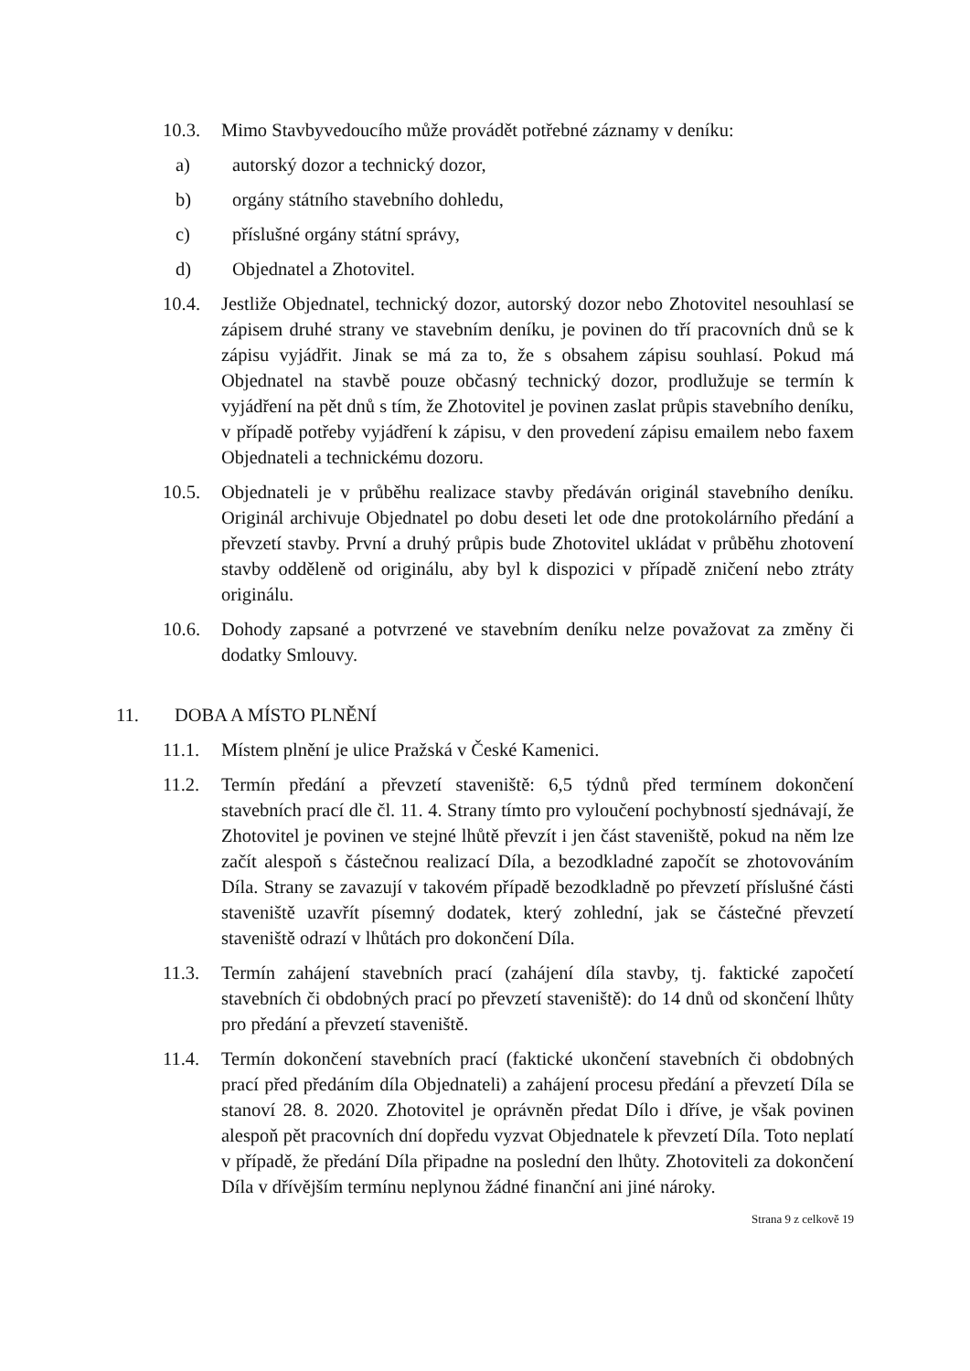10.3. Mimo Stavbyvedoucího může provádět potřebné záznamy v deníku:
a) autorský dozor a technický dozor,
b) orgány státního stavebního dohledu,
c) příslušné orgány státní správy,
d) Objednatel a Zhotovitel.
10.4. Jestliže Objednatel, technický dozor, autorský dozor nebo Zhotovitel nesouhlasí se zápisem druhé strany ve stavebním deníku, je povinen do tří pracovních dnů se k zápisu vyjádřit. Jinak se má za to, že s obsahem zápisu souhlasí. Pokud má Objednatel na stavbě pouze občasný technický dozor, prodlužuje se termín k vyjádření na pět dnů s tím, že Zhotovitel je povinen zaslat průpis stavebního deníku, v případě potřeby vyjádření k zápisu, v den provedení zápisu emailem nebo faxem Objednateli a technickému dozoru.
10.5. Objednateli je v průběhu realizace stavby předáván originál stavebního deníku. Originál archivuje Objednatel po dobu deseti let ode dne protokolárního předání a převzetí stavby. První a druhý průpis bude Zhotovitel ukládat v průběhu zhotovení stavby odděleně od originálu, aby byl k dispozici v případě zničení nebo ztráty originálu.
10.6. Dohody zapsané a potvrzené ve stavebním deníku nelze považovat za změny či dodatky Smlouvy.
11. DOBA A MÍSTO PLNĚNÍ
11.1. Místem plnění je ulice Pražská v České Kamenici.
11.2. Termín předání a převzetí staveniště: 6,5 týdnů před termínem dokončení stavebních prací dle čl. 11. 4. Strany tímto pro vyloučení pochybností sjednávají, že Zhotovitel je povinen ve stejné lhůtě převzít i jen část staveniště, pokud na něm lze začít alespoň s částečnou realizací Díla, a bezodkladné započít se zhotovováním Díla. Strany se zavazují v takovém případě bezodkladně po převzetí příslušné části staveniště uzavřít písemný dodatek, který zohlední, jak se částečné převzetí staveniště odrazí v lhůtách pro dokončení Díla.
11.3. Termín zahájení stavebních prací (zahájení díla stavby, tj. faktické započetí stavebních či obdobných prací po převzetí staveniště): do 14 dnů od skončení lhůty pro předání a převzetí staveniště.
11.4. Termín dokončení stavebních prací (faktické ukončení stavebních či obdobných prací před předáním díla Objednateli) a zahájení procesu předání a převzetí Díla se stanoví 28. 8. 2020. Zhotovitel je oprávněn předat Dílo i dříve, je však povinen alespoň pět pracovních dní dopředu vyzvat Objednatele k převzetí Díla. Toto neplatí v případě, že předání Díla připadne na poslední den lhůty. Zhotoviteli za dokončení Díla v dřívějším termínu neplynou žádné finanční ani jiné nároky.
Strana 9 z celkově 19